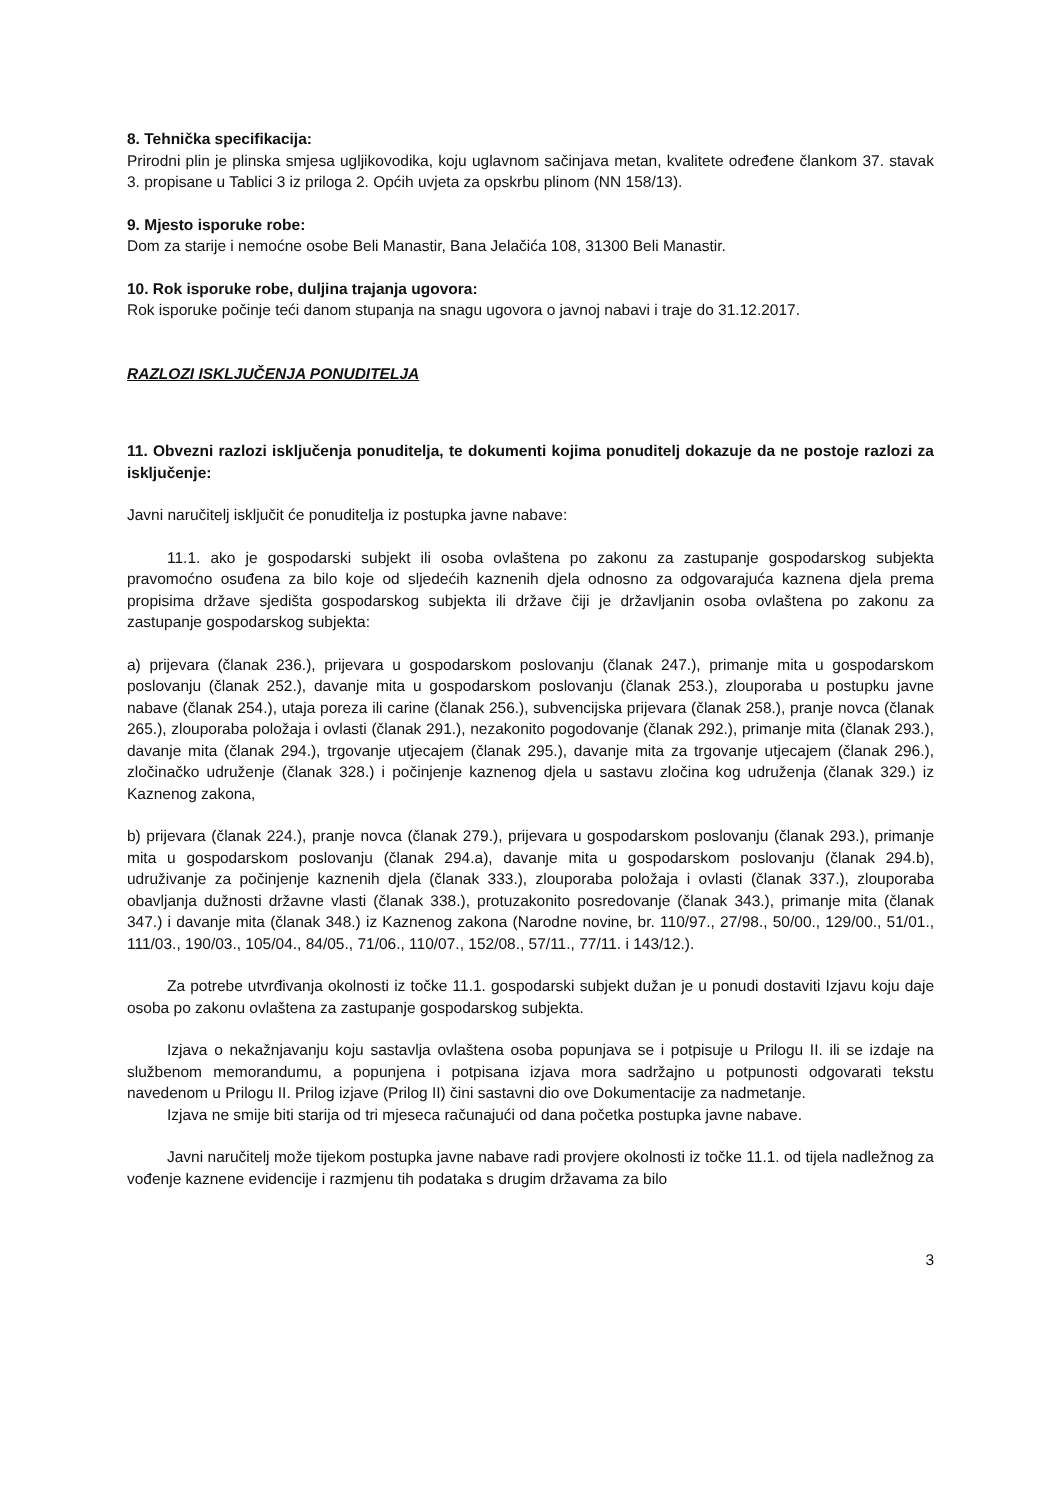8. Tehnička specifikacija:
Prirodni plin je plinska smjesa ugljikovodika, koju uglavnom sačinjava metan, kvalitete određene člankom 37. stavak 3. propisane u Tablici 3 iz priloga 2. Općih uvjeta za opskrbu plinom (NN 158/13).
9. Mjesto isporuke robe:
Dom za starije i nemoćne osobe Beli Manastir, Bana Jelačića 108, 31300 Beli Manastir.
10. Rok isporuke robe, duljina trajanja ugovora:
Rok isporuke počinje teći danom stupanja na snagu ugovora o javnoj nabavi i traje do 31.12.2017.
RAZLOZI ISKLJUČENJA PONUDITELJA
11. Obvezni razlozi isključenja ponuditelja, te dokumenti kojima ponuditelj dokazuje da ne postoje razlozi za isključenje:
Javni naručitelj isključit će ponuditelja iz postupka javne nabave:
11.1. ako je gospodarski subjekt ili osoba ovlaštena po zakonu za zastupanje gospodarskog subjekta pravomoćno osuđena za bilo koje od sljedećih kaznenih djela odnosno za odgovarajuća kaznena djela prema propisima države sjedišta gospodarskog subjekta ili države čiji je državljanin osoba ovlaštena po zakonu za zastupanje gospodarskog subjekta:
a) prijevara (članak 236.), prijevara u gospodarskom poslovanju (članak 247.), primanje mita u gospodarskom poslovanju (članak 252.), davanje mita u gospodarskom poslovanju (članak 253.), zlouporaba u postupku javne nabave (članak 254.), utaja poreza ili carine (članak 256.), subvencijska prijevara (članak 258.), pranje novca (članak 265.), zlouporaba položaja i ovlasti (članak 291.), nezakonito pogodovanje (članak 292.), primanje mita (članak 293.), davanje mita (članak 294.), trgovanje utjecajem (članak 295.), davanje mita za trgovanje utjecajem (članak 296.), zločinačko udruženje (članak 328.) i počinjenje kaznenog djela u sastavu zločina kog udruženja (članak 329.) iz Kaznenog zakona,
b) prijevara (članak 224.), pranje novca (članak 279.), prijevara u gospodarskom poslovanju (članak 293.), primanje mita u gospodarskom poslovanju (članak 294.a), davanje mita u gospodarskom poslovanju (članak 294.b), udruživanje za počinjenje kaznenih djela (članak 333.), zlouporaba položaja i ovlasti (članak 337.), zlouporaba obavljanja dužnosti državne vlasti (članak 338.), protuzakonito posredovanje (članak 343.), primanje mita (članak 347.) i davanje mita (članak 348.) iz Kaznenog zakona (Narodne novine, br. 110/97., 27/98., 50/00., 129/00., 51/01., 111/03., 190/03., 105/04., 84/05., 71/06., 110/07., 152/08., 57/11., 77/11. i 143/12.).
Za potrebe utvrđivanja okolnosti iz točke 11.1. gospodarski subjekt dužan je u ponudi dostaviti Izjavu koju daje osoba po zakonu ovlaštena za zastupanje gospodarskog subjekta.
Izjava o nekažnjavanju koju sastavlja ovlaštena osoba popunjava se i potpisuje u Prilogu II. ili se izdaje na službenom memorandumu, a popunjena i potpisana izjava mora sadržajno u potpunosti odgovarati tekstu navedenom u Prilogu II. Prilog izjave (Prilog II) čini sastavni dio ove Dokumentacije za nadmetanje.
Izjava ne smije biti starija od tri mjeseca računajući od dana početka postupka javne nabave.
Javni naručitelj može tijekom postupka javne nabave radi provjere okolnosti iz točke 11.1. od tijela nadležnog za vođenje kaznene evidencije i razmjenu tih podataka s drugim državama za bilo
3